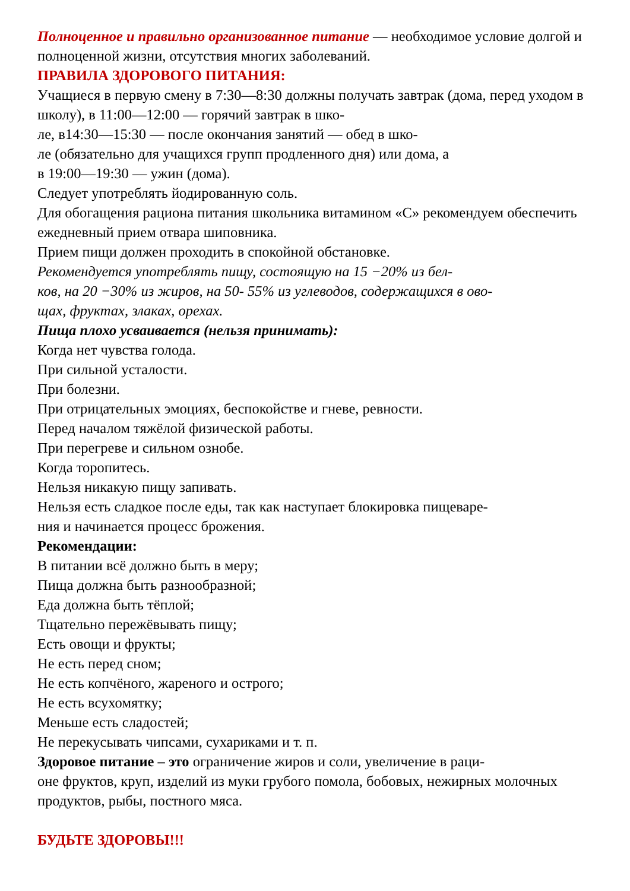Полноценное и правильно организованное питание — необходимое условие долгой и полноценной жизни, отсутствия многих заболеваний.
ПРАВИЛА ЗДОРОВОГО ПИТАНИЯ:
Учащиеся в первую смену в 7:30—8:30 должны получать завтрак (дома, перед уходом в школу), в 11:00—12:00 — горячий завтрак в шко-
ле, в14:30—15:30 — после окончания занятий — обед в шко-
ле (обязательно для учащихся групп продленного дня) или дома, а
в 19:00—19:30 — ужин (дома).
Следует употреблять йодированную соль.
Для обогащения рациона питания школьника витамином «С» рекомендуем обеспечить ежедневный прием отвара шиповника.
Прием пищи должен проходить в спокойной обстановке.
Рекомендуется употреблять пищу, состоящую на 15 −20% из бел-
ков, на 20 −30% из жиров, на 50- 55% из углеводов, содержащихся в ово-
щах, фруктах, злаках, орехах.
Пища плохо усваивается (нельзя принимать):
Когда нет чувства голода.
При сильной усталости.
При болезни.
При отрицательных эмоциях, беспокойстве и гневе, ревности.
Перед началом тяжёлой физической работы.
При перегреве и сильном ознобе.
Когда торопитесь.
Нельзя никакую пищу запивать.
Нельзя есть сладкое после еды, так как наступает блокировка пищеваре-
ния и начинается процесс брожения.
Рекомендации:
В питании всё должно быть в меру;
Пища должна быть разнообразной;
Еда должна быть тёплой;
Тщательно пережёвывать пищу;
Есть овощи и фрукты;
Не есть перед сном;
Не есть копчёного, жареного и острого;
Не есть всухомятку;
Меньше есть сладостей;
Не перекусывать чипсами, сухариками и т. п.
Здоровое питание – это ограничение жиров и соли, увеличение в раци-
оне фруктов, круп, изделий из муки грубого помола, бобовых, нежирных молочных продуктов, рыбы, постного мяса.
БУДЬТЕ ЗДОРОВЫ!!!